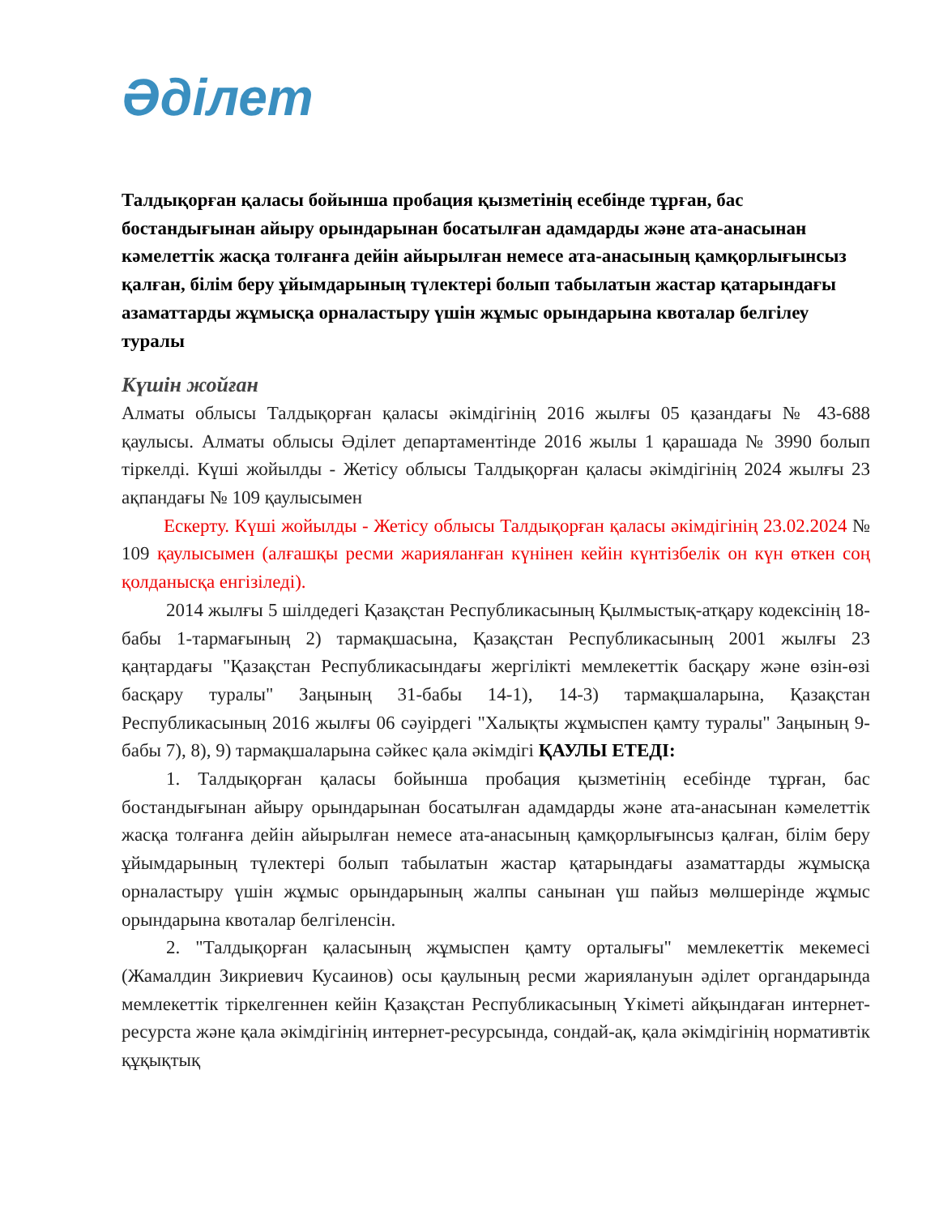Әділет
Талдықорған қаласы бойынша пробация қызметінің есебінде тұрған, бас бостандығынан айыру орындарынан босатылған адамдарды және ата-анасынан кәмелеттік жасқа толғанға дейін айырылған немесе ата-анасының қамқорлығынсыз қалған, білім беру ұйымдарының түлектері болып табылатын жастар қатарындағы азаматтарды жұмысқа орналастыру үшін жұмыс орындарына квоталар белгілеу туралы
Күшін жойған
Алматы облысы Талдықорған қаласы әкімдігінің 2016 жылғы 05 қазандағы № 43-688 қаулысы. Алматы облысы Әділет департаментінде 2016 жылы 1 қарашада № 3990 болып тіркелді. Күші жойылды - Жетісу облысы Талдықорған қаласы әкімдігінің 2024 жылғы 23 ақпандағы № 109 қаулысымен
Ескерту. Күші жойылды - Жетісу облысы Талдықорған қаласы әкімдігінің 23.02.2024 № 109 қаулысымен (алғашқы ресми жарияланған күнінен кейін күнтізбелік он күн өткен соң қолданысқа енгізіледі).
2014 жылғы 5 шілдедегі Қазақстан Республикасының Қылмыстық-атқару кодексінің 18-бабы 1-тармағының 2) тармақшасына, Қазақстан Республикасының 2001 жылғы 23 қаңтардағы "Қазақстан Республикасындағы жергілікті мемлекеттік басқару және өзін-өзі басқару туралы" Заңының 31-бабы 14-1), 14-3) тармақшаларына, Қазақстан Республикасының 2016 жылғы 06 сәуірдегі "Халықты жұмыспен қамту туралы" Заңының 9-бабы 7), 8), 9) тармақшаларына сәйкес қала әкімдігі ҚАУЛЫ ЕТЕДІ:
1. Талдықорған қаласы бойынша пробация қызметінің есебінде тұрған, бас бостандығынан айыру орындарынан босатылған адамдарды және ата-анасынан кәмелеттік жасқа толғанға дейін айырылған немесе ата-анасының қамқорлығынсыз қалған, білім беру ұйымдарының түлектері болып табылатын жастар қатарындағы азаматтарды жұмысқа орналастыру үшін жұмыс орындарының жалпы санынан үш пайыз мөлшерінде жұмыс орындарына квоталар белгіленсін.
2. "Талдықорған қаласының жұмыспен қамту орталығы" мемлекеттік мекемесі (Жамалдин Зикриевич Кусаинов) осы қаулының ресми жариялануын әділет органдарында мемлекеттік тіркелгеннен кейін Қазақстан Республикасының Үкіметі айқындаған интернет-ресурста және қала әкімдігінің интернет-ресурсында, сондай-ақ, қала әкімдігінің нормативтік құқықтық